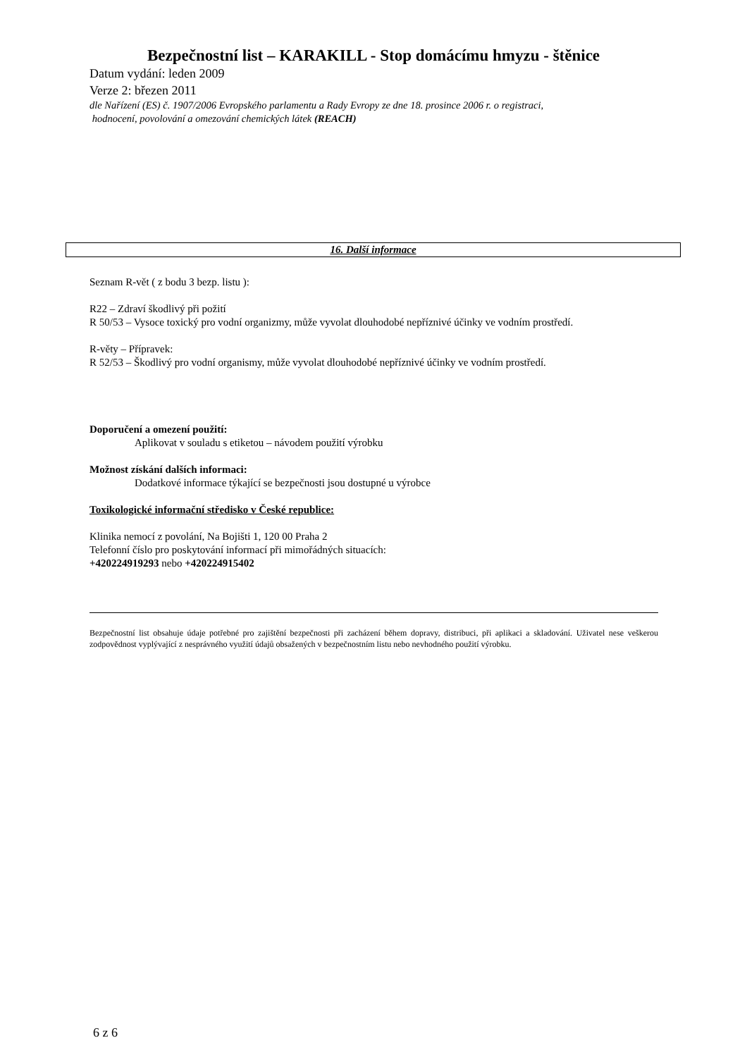Bezpečnostní list – KARAKILL - Stop domácímu hmyzu - štěnice
Datum vydání: leden 2009
Verze 2: březen 2011
dle Nařízení (ES) č. 1907/2006 Evropského parlamentu a Rady Evropy ze dne 18. prosince 2006 r. o registraci,
hodnocení, povolování a omezování chemických látek (REACH)
16. Další informace
Seznam R-vět ( z bodu 3 bezp. listu ):
R22 – Zdraví škodlivý při požití
R 50/53 – Vysoce toxický pro vodní organizmy, může vyvolat dlouhodobé nepříznivé účinky ve vodním prostředí.
R-věty – Přípravek:
R 52/53 – Škodlivý pro vodní organismy, může vyvolat dlouhodobé nepříznivé účinky ve vodním prostředí.
Doporučení a omezení použití:
Aplikovat v souladu s etiketou – návodem použití výrobku
Možnost získání dalších informaci:
Dodatkové informace týkající se bezpečnosti jsou dostupné u výrobce
Toxikologické informační středisko v České republice:
Klinika nemocí z povolání, Na Bojišti 1, 120 00 Praha 2
Telefonní číslo pro poskytování informací při mimořádných situacích:
+420224919293 nebo +420224915402
Bezpečnostní list obsahuje údaje potřebné pro zajištění bezpečnosti při zacházení během dopravy, distribuci, při aplikaci a skladování. Uživatel nese veškerou zodpovědnost vyplývající z nesprávného využití údajů obsažených v bezpečnostním listu nebo nevhodného použití výrobku.
6 z 6